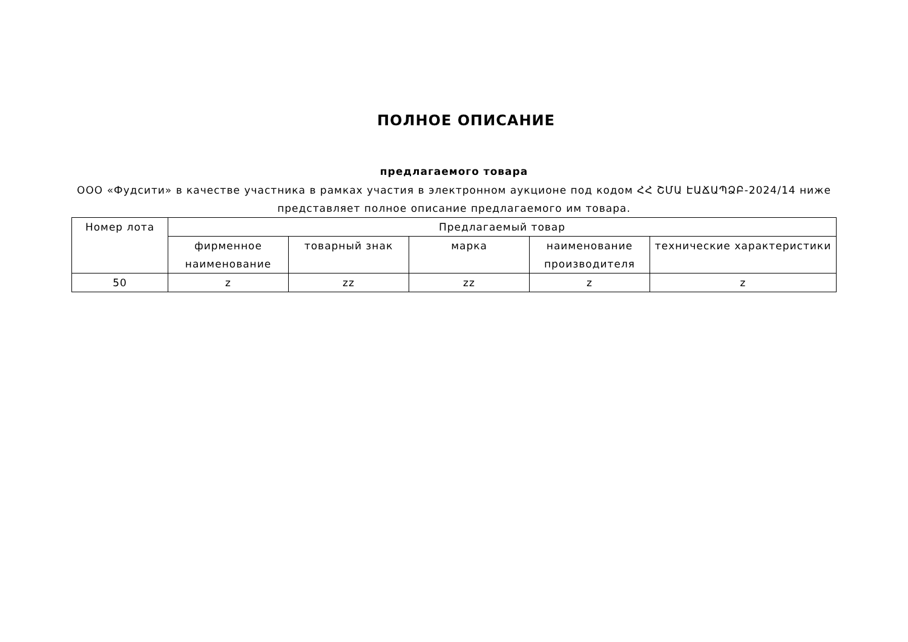ПОЛНОЕ ОПИСАНИЕ
предлагаемого товара
ООО «Фудсити» в качестве участника в рамках участия в электронном аукционе под кодом ՀՀ ՇՄԱ ԷԱՃԱՊՁԲ-2024/14 ниже представляет полное описание предлагаемого им товара.
| Номер лота | Предлагаемый товар | | | | |
| --- | --- | --- | --- | --- | --- |
| | фирменное наименование | товарный знак | марка | наименование производителя | технические характеристики |
| 50 | z | zz | zz | z | z |